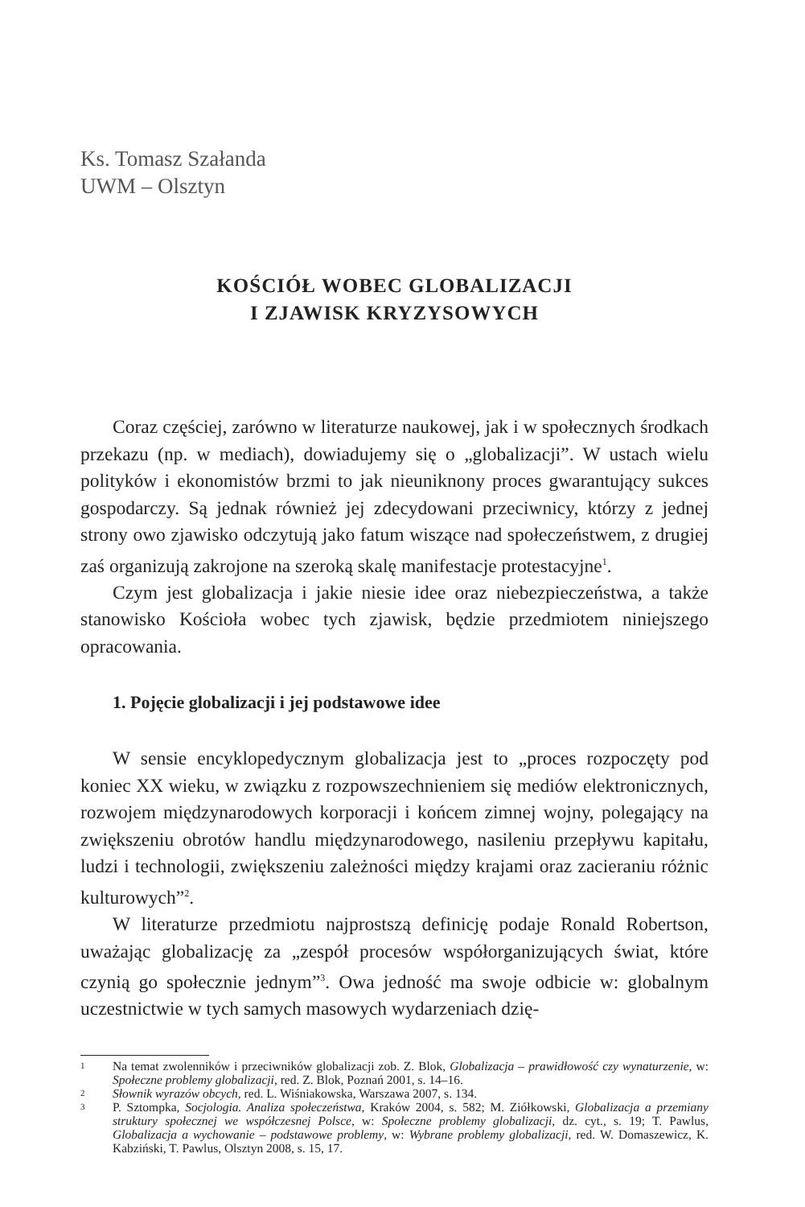Ks. Tomasz Szałanda
UWM – Olsztyn
KOŚCIÓŁ WOBEC GLOBALIZACJI
I ZJAWISK KRYZYSOWYCH
Coraz częściej, zarówno w literaturze naukowej, jak i w społecznych środkach przekazu (np. w mediach), dowiadujemy się o „globalizacji”. W ustach wielu polityków i ekonomistów brzmi to jak nieuniknony proces gwarantujący sukces gospodarczy. Są jednak również jej zdecydowani przeciwnicy, którzy z jednej strony owo zjawisko odczytują jako fatum wiszące nad społeczeństwem, z drugiej zaś organizują zakrojone na szeroką skalę manifestacje protestacyjne<sup>1</sup>.
Czym jest globalizacja i jakie niesie idee oraz niebezpieczeństwa, a także stanowisko Kościoła wobec tych zjawisk, będzie przedmiotem niniejszego opracowania.
1. Pojęcie globalizacji i jej podstawowe idee
W sensie encyklopedycznym globalizacja jest to „proces rozpoczęty pod koniec XX wieku, w związku z rozpowszechnieniem się mediów elektronicznych, rozwojem międzynarodowych korporacji i końcem zimnej wojny, polegający na zwiększeniu obrotów handlu międzynarodowego, nasileniu przepływu kapitału, ludzi i technologii, zwiększeniu zależności między krajami oraz zacieraniu różnic kulturowych”<sup>2</sup>.
W literaturze przedmiotu najprostszą definicję podaje Ronald Robertson, uważając globalizację za „zespół procesów współorganizujących świat, które czynią go społecznie jednym”<sup>3</sup>. Owa jedność ma swoje odbicie w: globalnym uczestnictwie w tych samych masowych wydarzeniach dzię-
1 Na temat zwolenników i przeciwników globalizacji zob. Z. Blok, Globalizacja – prawidłowość czy wynaturzenie, w: Społeczne problemy globalizacji, red. Z. Blok, Poznań 2001, s. 14–16.
2 Słownik wyrazów obcych, red. L. Wiśniakowska, Warszawa 2007, s. 134.
3 P. Sztompka, Socjologia. Analiza społeczeństwa, Kraków 2004, s. 582; M. Ziółkowski, Globalizacja a przemiany struktury społecznej we współczesnej Polsce, w: Społeczne problemy globalizacji, dz. cyt., s. 19; T. Pawlus, Globalizacja a wychowanie – podstawowe problemy, w: Wybrane problemy globalizacji, red. W. Domaszewicz, K. Kabziński, T. Pawlus, Olsztyn 2008, s. 15, 17.